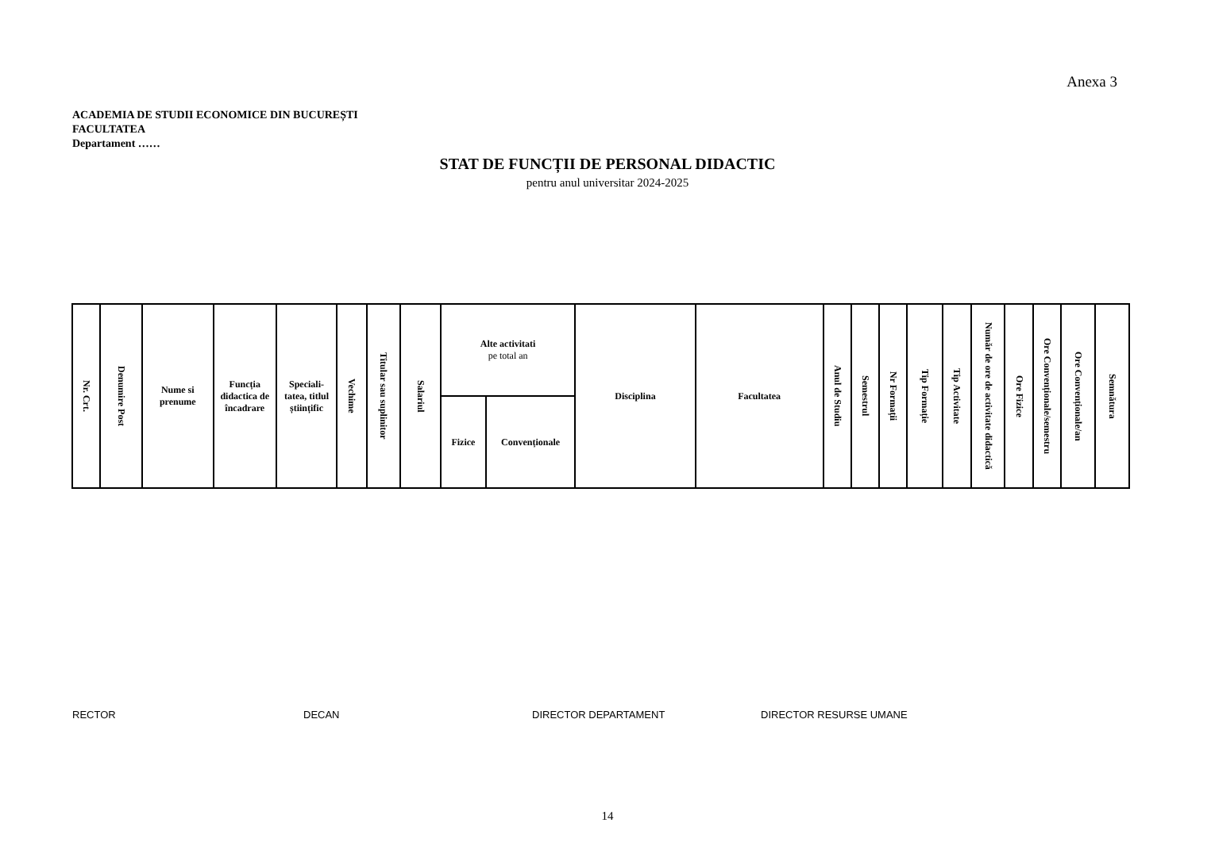Anexa 3
ACADEMIA DE STUDII ECONOMICE DIN BUCUREȘTI
FACULTATEA
Departament ……
STAT DE FUNCȚII DE PERSONAL DIDACTIC
pentru anul universitar 2024-2025
| Nr. Crt. | Denumire Post | Nume si prenume | Funcția didactica de încadrare | Speciali-tatea, titlul științific | Vechime | Titular sau suplinitor | Salariul | Alte activitati pe total an | | Disciplina | Facultatea | Anul de Studiu | Semestrul | Nr Formații | Tip Formație | Tip Activitate | Număr de ore de activitate didactică | Ore Fizice | Ore Convenționale/semestru | Ore Convenționale/an | Semnătura |
| --- | --- | --- | --- | --- | --- | --- | --- | --- | --- | --- | --- | --- | --- | --- | --- | --- | --- | --- | --- | --- | --- |
| | | | | | | | | Fizice | Convenționale | | | | | | | | | | | | |
RECTOR DECAN DIRECTOR DEPARTAMENT DIRECTOR RESURSE UMANE
14